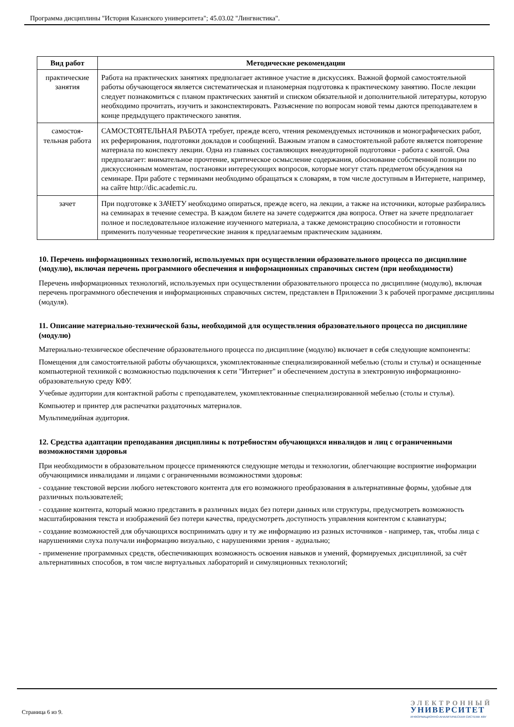Программа дисциплины "История Казанского университета"; 45.03.02 "Лингвистика".
| Вид работ | Методические рекомендации |
| --- | --- |
| практические занятия | Работа на практических занятиях предполагает активное участие в дискуссиях. Важной формой самостоятельной работы обучающегося является систематическая и планомерная подготовка к практическому занятию. После лекции следует познакомиться с планом практических занятий и списком обязательной и дополнительной литературы, которую необходимо прочитать, изучить и законспектировать. Разъяснение по вопросам новой темы даются преподавателем в конце предыдущего практического занятия. |
| самостоя-тельная работа | САМОСТОЯТЕЛЬНАЯ РАБОТА требует, прежде всего, чтения рекомендуемых источников и монографических работ, их реферирования, подготовки докладов и сообщений. Важным этапом в самостоятельной работе является повторение материала по конспекту лекции. Одна из главных составляющих внеаудиторной подготовки - работа с книгой. Она предполагает: внимательное прочтение, критическое осмысление содержания, обоснование собственной позиции по дискуссионным моментам, постановки интересующих вопросов, которые могут стать предметом обсуждения на семинаре. При работе с терминами необходимо обращаться к словарям, в том числе доступным в Интернете, например, на сайте http://dic.academic.ru. |
| зачет | При подготовке к ЗАЧЕТУ необходимо опираться, прежде всего, на лекции, а также на источники, которые разбирались на семинарах в течение семестра. В каждом билете на зачете содержится два вопроса. Ответ на зачете предполагает полное и последовательное изложение изученного материала, а также демонстрацию способности и готовности применить полученные теоретические знания к предлагаемым практическим заданиям. |
10. Перечень информационных технологий, используемых при осуществлении образовательного процесса по дисциплине (модулю), включая перечень программного обеспечения и информационных справочных систем (при необходимости)
Перечень информационных технологий, используемых при осуществлении образовательного процесса по дисциплине (модулю), включая перечень программного обеспечения и информационных справочных систем, представлен в Приложении 3 к рабочей программе дисциплины (модуля).
11. Описание материально-технической базы, необходимой для осуществления образовательного процесса по дисциплине (модулю)
Материально-техническое обеспечение образовательного процесса по дисциплине (модулю) включает в себя следующие компоненты:
Помещения для самостоятельной работы обучающихся, укомплектованные специализированной мебелью (столы и стулья) и оснащенные компьютерной техникой с возможностью подключения к сети "Интернет" и обеспечением доступа в электронную информационно-образовательную среду КФУ.
Учебные аудитории для контактной работы с преподавателем, укомплектованные специализированной мебелью (столы и стулья).
Компьютер и принтер для распечатки раздаточных материалов.
Мультимедийная аудитория.
12. Средства адаптации преподавания дисциплины к потребностям обучающихся инвалидов и лиц с ограниченными возможностями здоровья
При необходимости в образовательном процессе применяются следующие методы и технологии, облегчающие восприятие информации обучающимися инвалидами и лицами с ограниченными возможностями здоровья:
- создание текстовой версии любого нетекстового контента для его возможного преобразования в альтернативные формы, удобные для различных пользователей;
- создание контента, который можно представить в различных видах без потери данных или структуры, предусмотреть возможность масштабирования текста и изображений без потери качества, предусмотреть доступность управления контентом с клавиатуры;
- создание возможностей для обучающихся воспринимать одну и ту же информацию из разных источников - например, так, чтобы лица с нарушениями слуха получали информацию визуально, с нарушениями зрения - аудиально;
- применение программных средств, обеспечивающих возможность освоения навыков и умений, формируемых дисциплиной, за счёт альтернативных способов, в том числе виртуальных лабораторий и симуляционных технологий;
Страница 6 из 9.
ЭЛЕКТРОННЫЙ
УНИВЕРСИТЕТ
ИНФОРМАЦИОННО-АНАЛИТИЧЕСКАЯ СИСТЕМА КФУ